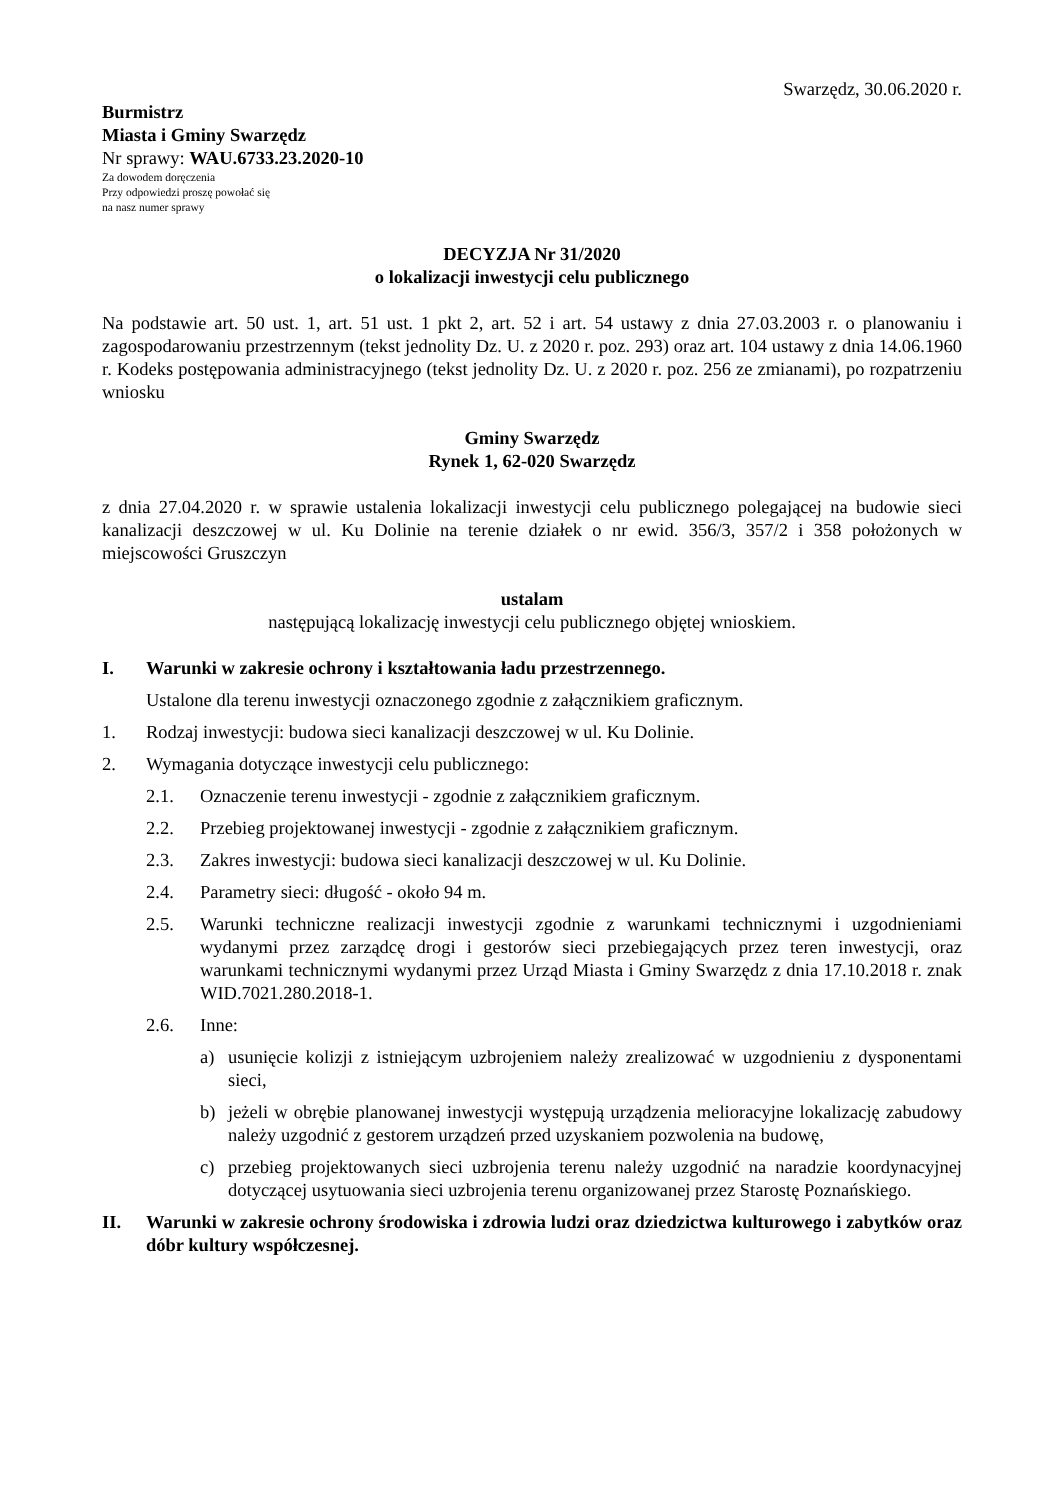Swarzędz, 30.06.2020 r.
Burmistrz
Miasta i Gminy Swarzędz
Nr sprawy: WAU.6733.23.2020-10
Za dowodem doręczenia
Przy odpowiedzi proszę powołać się
na nasz numer sprawy
DECYZJA Nr 31/2020
o lokalizacji inwestycji celu publicznego
Na podstawie art. 50 ust. 1, art. 51 ust. 1 pkt 2, art. 52 i art. 54 ustawy z dnia 27.03.2003 r. o planowaniu i zagospodarowaniu przestrzennym (tekst jednolity Dz. U. z 2020 r. poz. 293) oraz art. 104 ustawy z dnia 14.06.1960 r. Kodeks postępowania administracyjnego (tekst jednolity Dz. U. z 2020 r. poz. 256 ze zmianami), po rozpatrzeniu wniosku
Gminy Swarzędz
Rynek 1, 62-020 Swarzędz
z dnia 27.04.2020 r. w sprawie ustalenia lokalizacji inwestycji celu publicznego polegającej na budowie sieci kanalizacji deszczowej w ul. Ku Dolinie na terenie działek o nr ewid. 356/3, 357/2 i 358 położonych w miejscowości Gruszczyn
ustalam
następującą lokalizację inwestycji celu publicznego objętej wnioskiem.
I. Warunki w zakresie ochrony i kształtowania ładu przestrzennego.
Ustalone dla terenu inwestycji oznaczonego zgodnie z załącznikiem graficznym.
1. Rodzaj inwestycji: budowa sieci kanalizacji deszczowej w ul. Ku Dolinie.
2. Wymagania dotyczące inwestycji celu publicznego:
2.1. Oznaczenie terenu inwestycji - zgodnie z załącznikiem graficznym.
2.2. Przebieg projektowanej inwestycji - zgodnie z załącznikiem graficznym.
2.3. Zakres inwestycji: budowa sieci kanalizacji deszczowej w ul. Ku Dolinie.
2.4. Parametry sieci: długość - około 94 m.
2.5. Warunki techniczne realizacji inwestycji zgodnie z warunkami technicznymi i uzgodnieniami wydanymi przez zarządcę drogi i gestorów sieci przebiegających przez teren inwestycji, oraz warunkami technicznymi wydanymi przez Urząd Miasta i Gminy Swarzędz z dnia 17.10.2018 r. znak WID.7021.280.2018-1.
2.6. Inne:
a) usunięcie kolizji z istniejącym uzbrojeniem należy zrealizować w uzgodnieniu z dysponentami sieci,
b) jeżeli w obrębie planowanej inwestycji występują urządzenia melioracyjne lokalizację zabudowy należy uzgodnić z gestorem urządzeń przed uzyskaniem pozwolenia na budowę,
c) przebieg projektowanych sieci uzbrojenia terenu należy uzgodnić na naradzie koordynacyjnej dotyczącej usytuowania sieci uzbrojenia terenu organizowanej przez Starostę Poznańskiego.
II. Warunki w zakresie ochrony środowiska i zdrowia ludzi oraz dziedzictwa kulturowego i zabytków oraz dóbr kultury współczesnej.